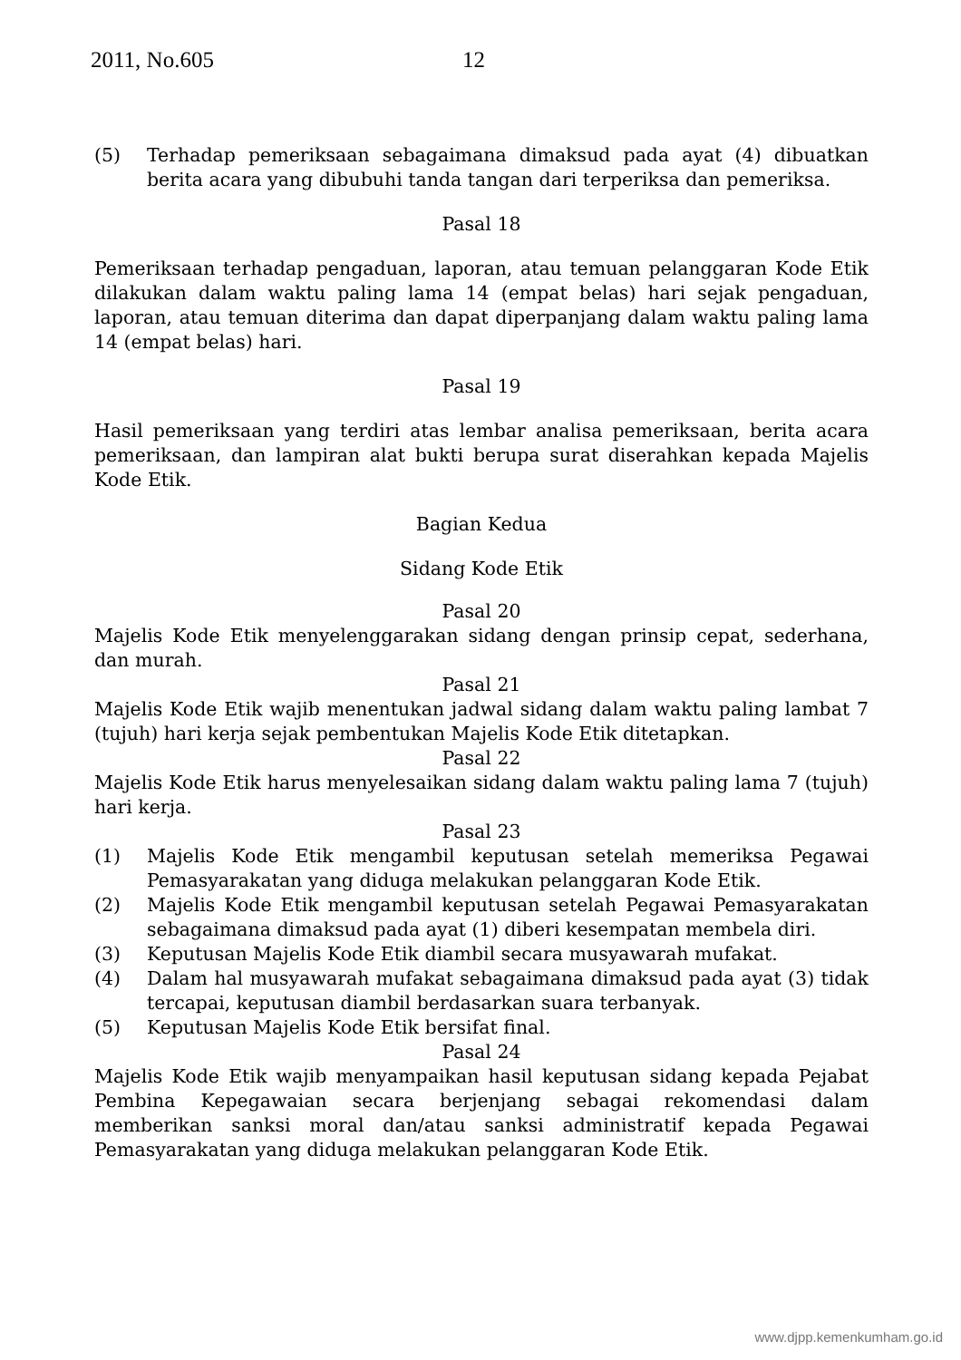2011, No.605 12
(5) Terhadap pemeriksaan sebagaimana dimaksud pada ayat (4) dibuatkan berita acara yang dibubuhi tanda tangan dari terperiksa dan pemeriksa.
Pasal 18
Pemeriksaan terhadap pengaduan, laporan, atau temuan pelanggaran Kode Etik dilakukan dalam waktu paling lama 14 (empat belas) hari sejak pengaduan, laporan, atau temuan diterima dan dapat diperpanjang dalam waktu paling lama 14 (empat belas) hari.
Pasal 19
Hasil pemeriksaan yang terdiri atas lembar analisa pemeriksaan, berita acara pemeriksaan, dan lampiran alat bukti berupa surat diserahkan kepada Majelis Kode Etik.
Bagian Kedua
Sidang Kode Etik
Pasal 20
Majelis Kode Etik menyelenggarakan sidang dengan prinsip cepat, sederhana, dan murah.
Pasal 21
Majelis Kode Etik wajib menentukan jadwal sidang dalam waktu paling lambat 7 (tujuh) hari kerja sejak pembentukan Majelis Kode Etik ditetapkan.
Pasal 22
Majelis Kode Etik harus menyelesaikan sidang dalam waktu paling lama 7 (tujuh) hari kerja.
Pasal 23
(1) Majelis Kode Etik mengambil keputusan setelah memeriksa Pegawai Pemasyarakatan yang diduga melakukan pelanggaran Kode Etik.
(2) Majelis Kode Etik mengambil keputusan setelah Pegawai Pemasyarakatan sebagaimana dimaksud pada ayat (1) diberi kesempatan membela diri.
(3) Keputusan Majelis Kode Etik diambil secara musyawarah mufakat.
(4) Dalam hal musyawarah mufakat sebagaimana dimaksud pada ayat (3) tidak tercapai, keputusan diambil berdasarkan suara terbanyak.
(5) Keputusan Majelis Kode Etik bersifat final.
Pasal 24
Majelis Kode Etik wajib menyampaikan hasil keputusan sidang kepada Pejabat Pembina Kepegawaian secara berjenjang sebagai rekomendasi dalam memberikan sanksi moral dan/atau sanksi administratif kepada Pegawai Pemasyarakatan yang diduga melakukan pelanggaran Kode Etik.
www.djpp.kemenkumham.go.id